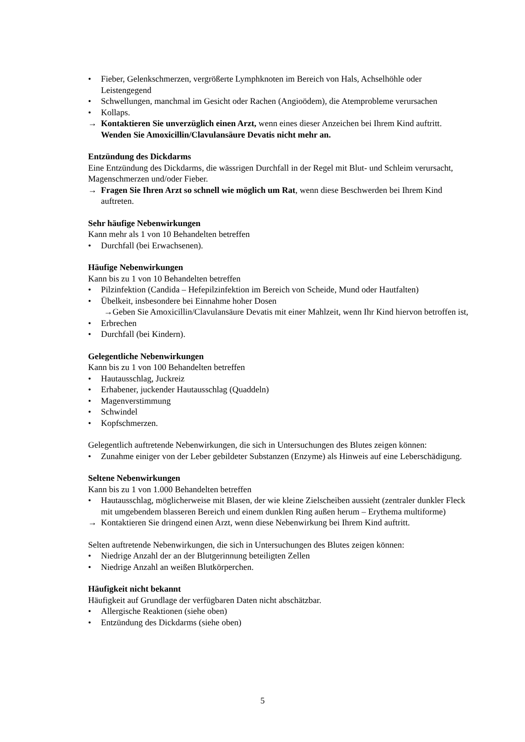• Fieber, Gelenkschmerzen, vergrößerte Lymphknoten im Bereich von Hals, Achselhöhle oder Leistengegend
• Schwellungen, manchmal im Gesicht oder Rachen (Angioödem), die Atemprobleme verursachen
• Kollaps.
→ Kontaktieren Sie unverzüglich einen Arzt, wenn eines dieser Anzeichen bei Ihrem Kind auftritt. Wenden Sie Amoxicillin/Clavulansäure Devatis nicht mehr an.
Entzündung des Dickdarms
Eine Entzündung des Dickdarms, die wässrigen Durchfall in der Regel mit Blut- und Schleim verursacht, Magenschmerzen und/oder Fieber.
→ Fragen Sie Ihren Arzt so schnell wie möglich um Rat, wenn diese Beschwerden bei Ihrem Kind auftreten.
Sehr häufige Nebenwirkungen
Kann mehr als 1 von 10 Behandelten betreffen
• Durchfall (bei Erwachsenen).
Häufige Nebenwirkungen
Kann bis zu 1 von 10 Behandelten betreffen
• Pilzinfektion (Candida – Hefepilzinfektion im Bereich von Scheide, Mund oder Hautfalten)
• Übelkeit, insbesondere bei Einnahme hoher Dosen
→Geben Sie Amoxicillin/Clavulansäure Devatis mit einer Mahlzeit, wenn Ihr Kind hiervon betroffen ist,
• Erbrechen
• Durchfall (bei Kindern).
Gelegentliche Nebenwirkungen
Kann bis zu 1 von 100 Behandelten betreffen
• Hautausschlag, Juckreiz
• Erhabener, juckender Hautausschlag (Quaddeln)
• Magenverstimmung
• Schwindel
• Kopfschmerzen.
Gelegentlich auftretende Nebenwirkungen, die sich in Untersuchungen des Blutes zeigen können:
• Zunahme einiger von der Leber gebildeter Substanzen (Enzyme) als Hinweis auf eine Leberschädigung.
Seltene Nebenwirkungen
Kann bis zu 1 von 1.000 Behandelten betreffen
• Hautausschlag, möglicherweise mit Blasen, der wie kleine Zielscheiben aussieht (zentraler dunkler Fleck mit umgebendem blasseren Bereich und einem dunklen Ring außen herum – Erythema multiforme)
→ Kontaktieren Sie dringend einen Arzt, wenn diese Nebenwirkung bei Ihrem Kind auftritt.
Selten auftretende Nebenwirkungen, die sich in Untersuchungen des Blutes zeigen können:
• Niedrige Anzahl der an der Blutgerinnung beteiligten Zellen
• Niedrige Anzahl an weißen Blutkörperchen.
Häufigkeit nicht bekannt
Häufigkeit auf Grundlage der verfügbaren Daten nicht abschätzbar.
• Allergische Reaktionen (siehe oben)
• Entzündung des Dickdarms (siehe oben)
5